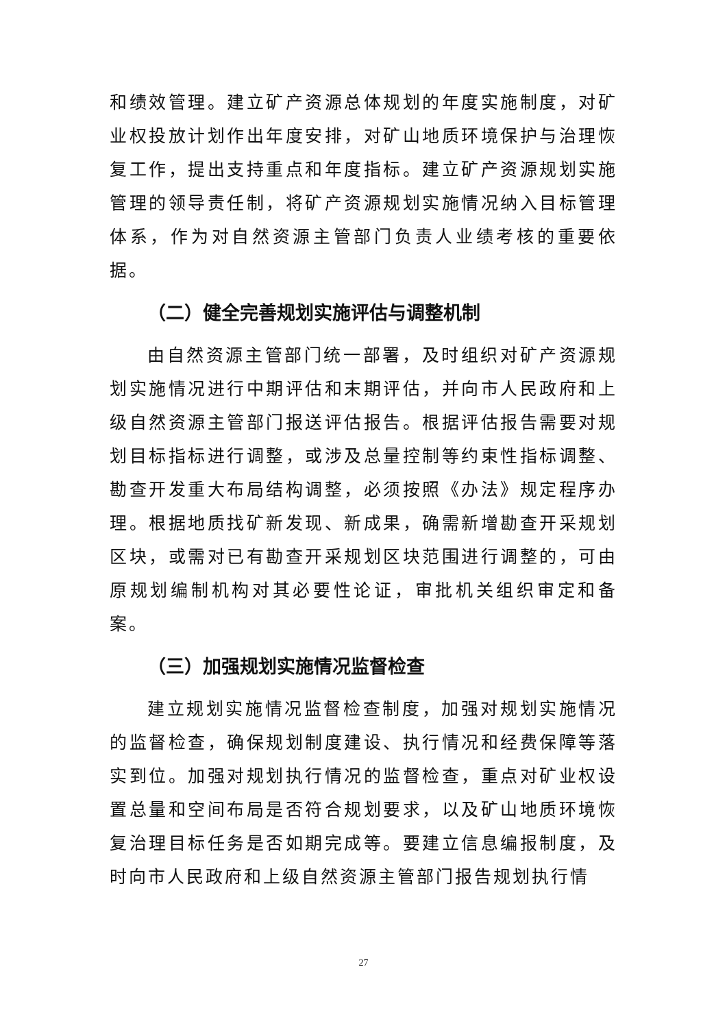和绩效管理。建立矿产资源总体规划的年度实施制度，对矿业权投放计划作出年度安排，对矿山地质环境保护与治理恢复工作，提出支持重点和年度指标。建立矿产资源规划实施管理的领导责任制，将矿产资源规划实施情况纳入目标管理体系，作为对自然资源主管部门负责人业绩考核的重要依据。
（二）健全完善规划实施评估与调整机制
由自然资源主管部门统一部署，及时组织对矿产资源规划实施情况进行中期评估和末期评估，并向市人民政府和上级自然资源主管部门报送评估报告。根据评估报告需要对规划目标指标进行调整，或涉及总量控制等约束性指标调整、勘查开发重大布局结构调整，必须按照《办法》规定程序办理。根据地质找矿新发现、新成果，确需新增勘查开采规划区块，或需对已有勘查开采规划区块范围进行调整的，可由原规划编制机构对其必要性论证，审批机关组织审定和备案。
（三）加强规划实施情况监督检查
建立规划实施情况监督检查制度，加强对规划实施情况的监督检查，确保规划制度建设、执行情况和经费保障等落实到位。加强对规划执行情况的监督检查，重点对矿业权设置总量和空间布局是否符合规划要求，以及矿山地质环境恢复治理目标任务是否如期完成等。要建立信息编报制度，及时向市人民政府和上级自然资源主管部门报告规划执行情
27